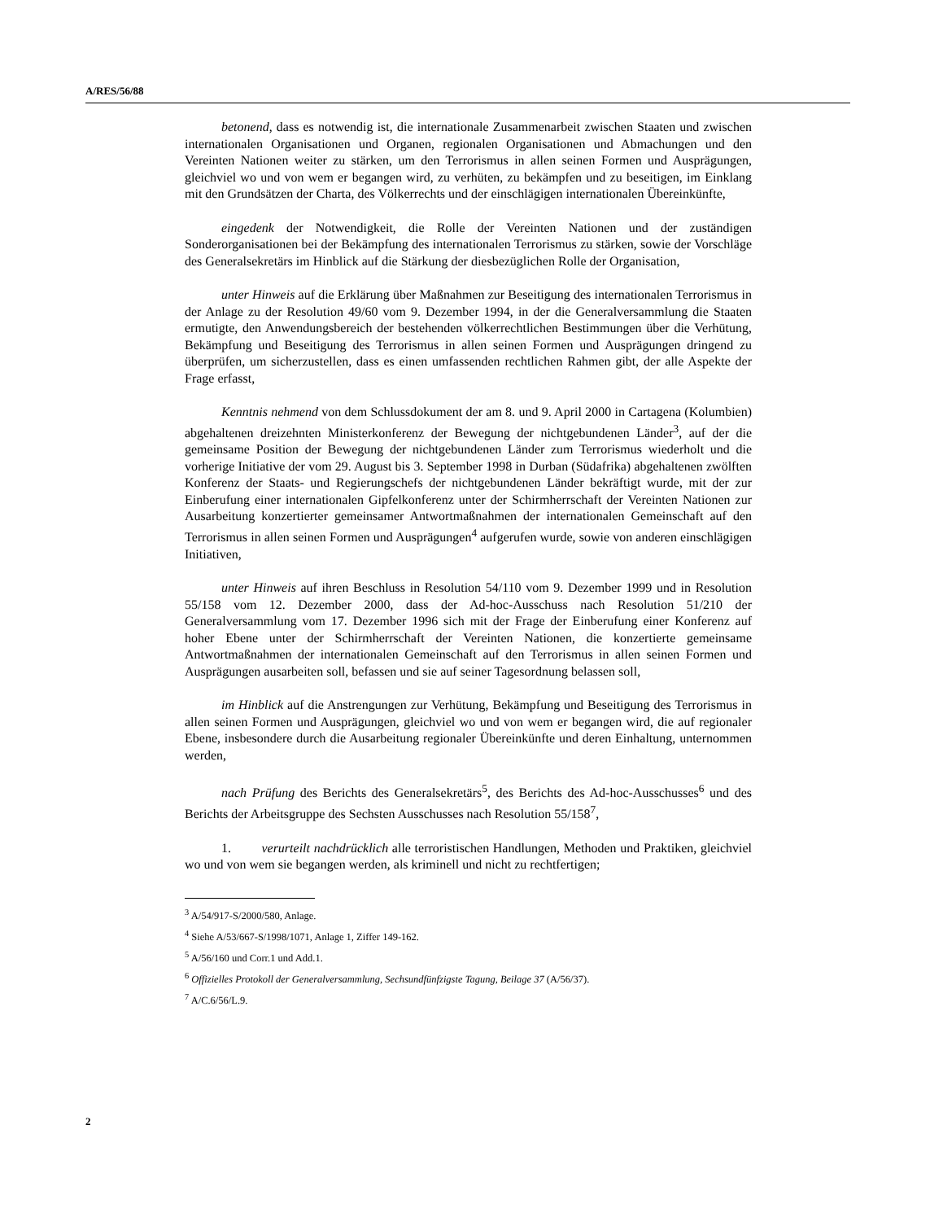A/RES/56/88
betonend, dass es notwendig ist, die internationale Zusammenarbeit zwischen Staaten und zwischen internationalen Organisationen und Organen, regionalen Organisationen und Abmachungen und den Vereinten Nationen weiter zu stärken, um den Terrorismus in allen seinen Formen und Ausprägungen, gleichviel wo und von wem er begangen wird, zu verhüten, zu bekämpfen und zu beseitigen, im Einklang mit den Grundsätzen der Charta, des Völkerrechts und der einschlägigen internationalen Übereinkünfte,
eingedenk der Notwendigkeit, die Rolle der Vereinten Nationen und der zuständigen Sonderorganisationen bei der Bekämpfung des internationalen Terrorismus zu stärken, sowie der Vorschläge des Generalsekretärs im Hinblick auf die Stärkung der diesbezüglichen Rolle der Organisation,
unter Hinweis auf die Erklärung über Maßnahmen zur Beseitigung des internationalen Terrorismus in der Anlage zu der Resolution 49/60 vom 9. Dezember 1994, in der die Generalversammlung die Staaten ermutigte, den Anwendungsbereich der bestehenden völkerrechtlichen Bestimmungen über die Verhütung, Bekämpfung und Beseitigung des Terrorismus in allen seinen Formen und Ausprägungen dringend zu überprüfen, um sicherzustellen, dass es einen umfassenden rechtlichen Rahmen gibt, der alle Aspekte der Frage erfasst,
Kenntnis nehmend von dem Schlussdokument der am 8. und 9. April 2000 in Cartagena (Kolumbien) abgehaltenen dreizehnten Ministerkonferenz der Bewegung der nichtgebundenen Länder<sup>3</sup>, auf der die gemeinsame Position der Bewegung der nichtgebundenen Länder zum Terrorismus wiederholt und die vorherige Initiative der vom 29. August bis 3. September 1998 in Durban (Südafrika) abgehaltenen zwölften Konferenz der Staats- und Regierungschefs der nichtgebundenen Länder bekräftigt wurde, mit der zur Einberufung einer internationalen Gipfelkonferenz unter der Schirmherrschaft der Vereinten Nationen zur Ausarbeitung konzertierter gemeinsamer Antwortmaßnahmen der internationalen Gemeinschaft auf den Terrorismus in allen seinen Formen und Ausprägungen<sup>4</sup> aufgerufen wurde, sowie von anderen einschlägigen Initiativen,
unter Hinweis auf ihren Beschluss in Resolution 54/110 vom 9. Dezember 1999 und in Resolution 55/158 vom 12. Dezember 2000, dass der Ad-hoc-Ausschuss nach Resolution 51/210 der Generalversammlung vom 17. Dezember 1996 sich mit der Frage der Einberufung einer Konferenz auf hoher Ebene unter der Schirmherrschaft der Vereinten Nationen, die konzertierte gemeinsame Antwortmaßnahmen der internationalen Gemeinschaft auf den Terrorismus in allen seinen Formen und Ausprägungen ausarbeiten soll, befassen und sie auf seiner Tagesordnung belassen soll,
im Hinblick auf die Anstrengungen zur Verhütung, Bekämpfung und Beseitigung des Terrorismus in allen seinen Formen und Ausprägungen, gleichviel wo und von wem er begangen wird, die auf regionaler Ebene, insbesondere durch die Ausarbeitung regionaler Übereinkünfte und deren Einhaltung, unternommen werden,
nach Prüfung des Berichts des Generalsekretärs<sup>5</sup>, des Berichts des Ad-hoc-Ausschusses<sup>6</sup> und des Berichts der Arbeitsgruppe des Sechsten Ausschusses nach Resolution 55/158<sup>7</sup>,
1. verurteilt nachdrücklich alle terroristischen Handlungen, Methoden und Praktiken, gleichviel wo und von wem sie begangen werden, als kriminell und nicht zu rechtfertigen;
<sup>3</sup> A/54/917-S/2000/580, Anlage.
<sup>4</sup> Siehe A/53/667-S/1998/1071, Anlage 1, Ziffer 149-162.
<sup>5</sup> A/56/160 und Corr.1 und Add.1.
<sup>6</sup> Offizielles Protokoll der Generalversammlung, Sechsundfünfzigste Tagung, Beilage 37 (A/56/37).
<sup>7</sup> A/C.6/56/L.9.
2